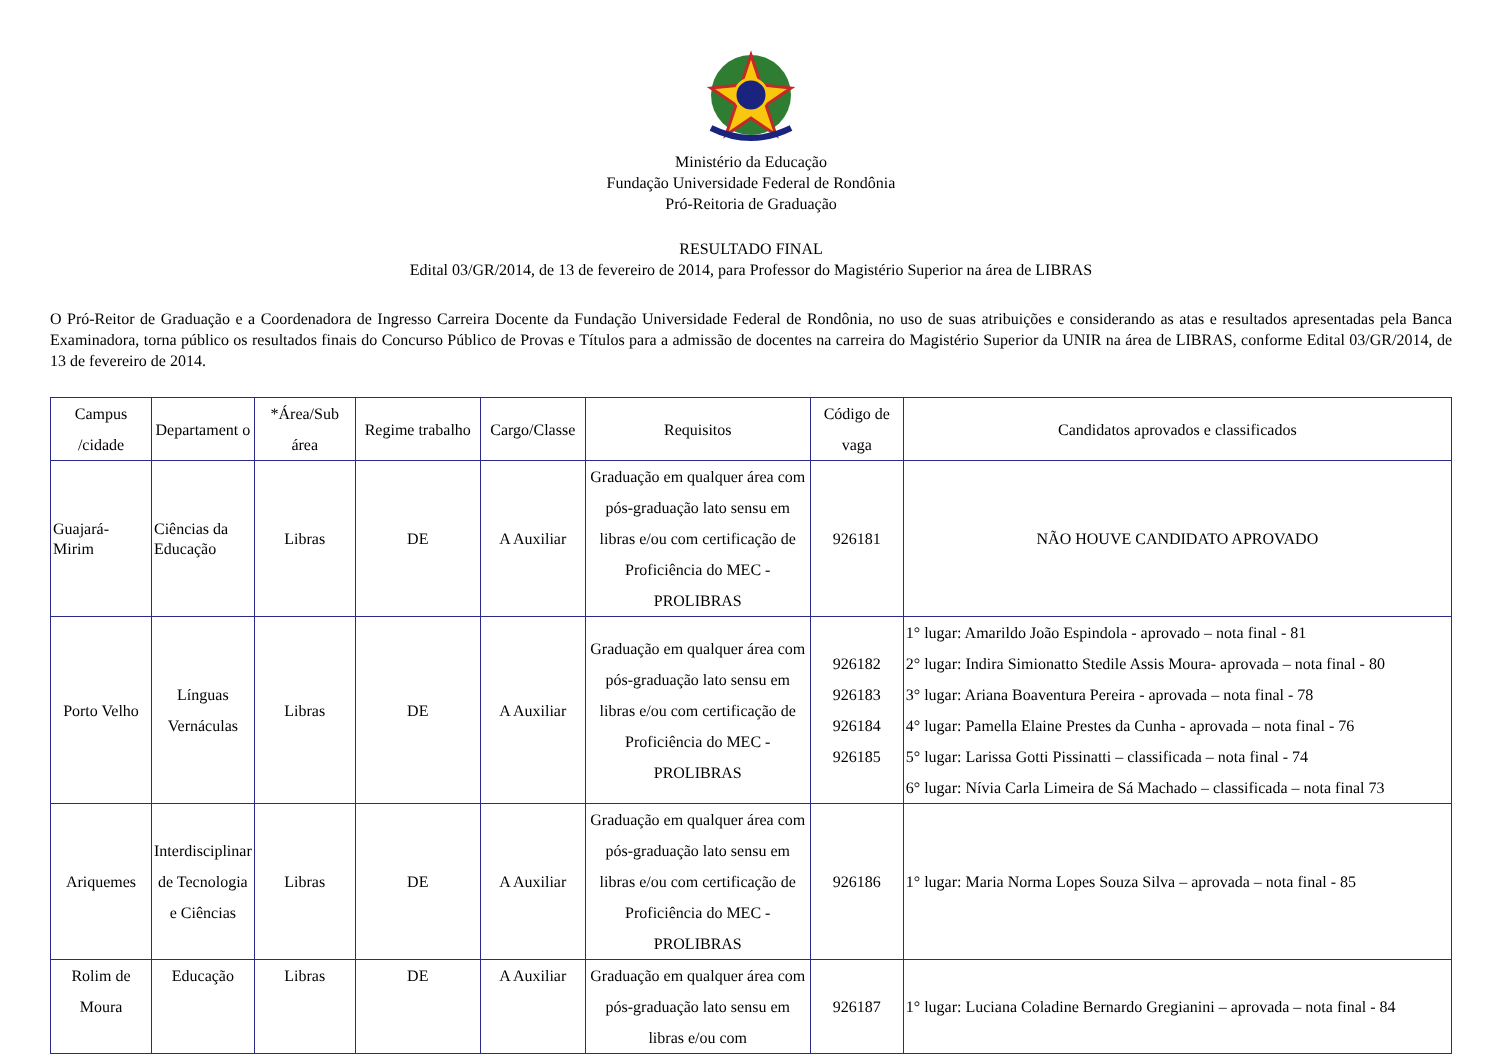Ministério da Educação
Fundação Universidade Federal de Rondônia
Pró-Reitoria de Graduação
RESULTADO FINAL
Edital 03/GR/2014, de 13 de fevereiro de 2014, para Professor do Magistério Superior na área de LIBRAS
O Pró-Reitor de Graduação e a Coordenadora de Ingresso Carreira Docente da Fundação Universidade Federal de Rondônia, no uso de suas atribuições e considerando as atas e resultados apresentadas pela Banca Examinadora, torna público os resultados finais do Concurso Público de Provas e Títulos para a admissão de docentes na carreira do Magistério Superior da UNIR na área de LIBRAS, conforme Edital 03/GR/2014, de 13 de fevereiro de 2014.
| Campus /cidade | Departament o | *Área/Sub área | Regime trabalho | Cargo/Classe | Requisitos | Código de vaga | Candidatos aprovados e classificados |
| --- | --- | --- | --- | --- | --- | --- | --- |
| Guajará-Mirim | Ciências da Educação | Libras | DE | A Auxiliar | Graduação em qualquer área com pós-graduação lato sensu em libras e/ou com certificação de Proficiência do MEC - PROLIBRAS | 926181 | NÃO HOUVE CANDIDATO APROVADO |
| Porto Velho | Línguas Vernáculas | Libras | DE | A Auxiliar | Graduação em qualquer área com pós-graduação lato sensu em libras e/ou com certificação de Proficiência do MEC - PROLIBRAS | 926182 926183 926184 926185 | 1° lugar: Amarildo João Espindola - aprovado – nota final - 81 2° lugar: Indira Simionatto Stedile Assis Moura- aprovada – nota final - 80 3° lugar: Ariana Boaventura Pereira - aprovada – nota final - 78 4° lugar: Pamella Elaine Prestes da Cunha - aprovada – nota final - 76 5° lugar: Larissa Gotti Pissinatti – classificada – nota final - 74 6° lugar: Nívia Carla Limeira de Sá Machado – classificada – nota final 73 |
| Ariquemes | Interdisciplinar de Tecnologia e Ciências | Libras | DE | A Auxiliar | Graduação em qualquer área com pós-graduação lato sensu em libras e/ou com certificação de Proficiência do MEC - PROLIBRAS | 926186 | 1° lugar: Maria Norma Lopes Souza Silva – aprovada – nota final - 85 |
| Rolim de Moura | Educação | Libras | DE | A Auxiliar | Graduação em qualquer área com pós-graduação lato sensu em libras e/ou com | 926187 | 1° lugar: Luciana Coladine Bernardo Gregianini – aprovada – nota final - 84 |